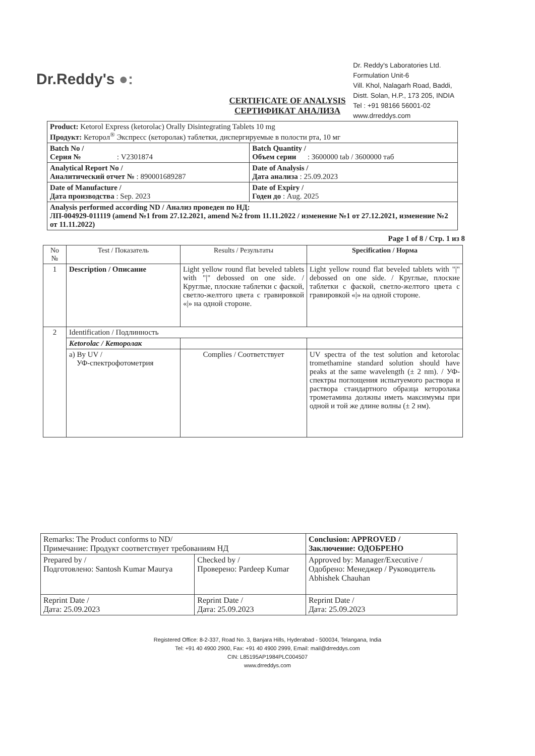Dr.Reddy's ●:
Dr. Reddy's Laboratories Ltd.
Formulation Unit-6
Vill. Khol, Nalagarh Road, Baddi,
Distt. Solan, H.P., 173 205, INDIA
Tel : +91 98166 56001-02
www.drreddys.com
CERTIFICATE OF ANALYSIS
СЕРТИФИКАТ АНАЛИЗА
| Product: Ketorol Express (ketorolac) Orally Disintegrating Tablets 10 mg Продукт: Кеторол<sup>®</sup> Экспресс (кеторолак) таблетки, диспергируемые в полости рта, 10 мг | |
| Batch No / Серия № : V2301874 | Batch Quantity / Объем серии : 3600000 tab / 3600000 таб |
| Analytical Report No / Аналитический отчет № : 890001689287 | Date of Analysis / Дата анализа : 25.09.2023 |
| Date of Manufacture / Дата производства : Sep. 2023 | Date of Expiry / Годен до : Aug. 2025 |
| Analysis performed according ND / Анализ проведен по НД: ЛП-004929-011119 (amend №1 from 27.12.2021, amend №2 from 11.11.2022 / изменение №1 от 27.12.2021, изменение №2 от 11.11.2022) | |
Page 1 of 8 / Стр. 1 из 8
| No № | Test / Показатель | Results / Результаты | Specification / Норма |
| --- | --- | --- | --- |
| 1 | Description / Описание | Light yellow round flat beveled tablets with "/" debossed on one side. / Круглые, плоские таблетки с фаской, светло-желтого цвета с гравировкой «/» на одной стороне. | Light yellow round flat beveled tablets with "/" debossed on one side. / Круглые, плоские таблетки с фаской, светло-желтого цвета с гравировкой «/» на одной стороне. |
| 2 | Identification / Подлинность | | |
| | Ketorolac / Кеторолак | | |
| | a) By UV / УФ-спектрофотометрия | Complies / Соответствует | UV spectra of the test solution and ketorolac tromethamine standard solution should have peaks at the same wavelength (± 2 nm). / УФ-спектры поглощения испытуемого раствора и раствора стандартного образца кеторолака трометамина должны иметь максимумы при одной и той же длине волны (± 2 нм). |
| Remarks: The Product conforms to ND/ Примечание: Продукт соответствует требованиям НД | | Conclusion: APPROVED / Заключение: ОДОБРЕНО |
| Prepared by / Подготовлено: Santosh Kumar Maurya | Checked by / Проверено: Pardeep Kumar | Approved by: Manager/Executive / Одобрено: Менеджер / Руководитель Abhishek Chauhan |
| Reprint Date / Дата: 25.09.2023 | Reprint Date / Дата: 25.09.2023 | Reprint Date / Дата: 25.09.2023 |
Registered Office: 8-2-337, Road No. 3, Banjara Hills, Hyderabad - 500034, Telangana, India
Tel: +91 40 4900 2900, Fax: +91 40 4900 2999, Email: mail@drreddys.com
CIN: L85195AP1984PLC004507
www.drreddys.com